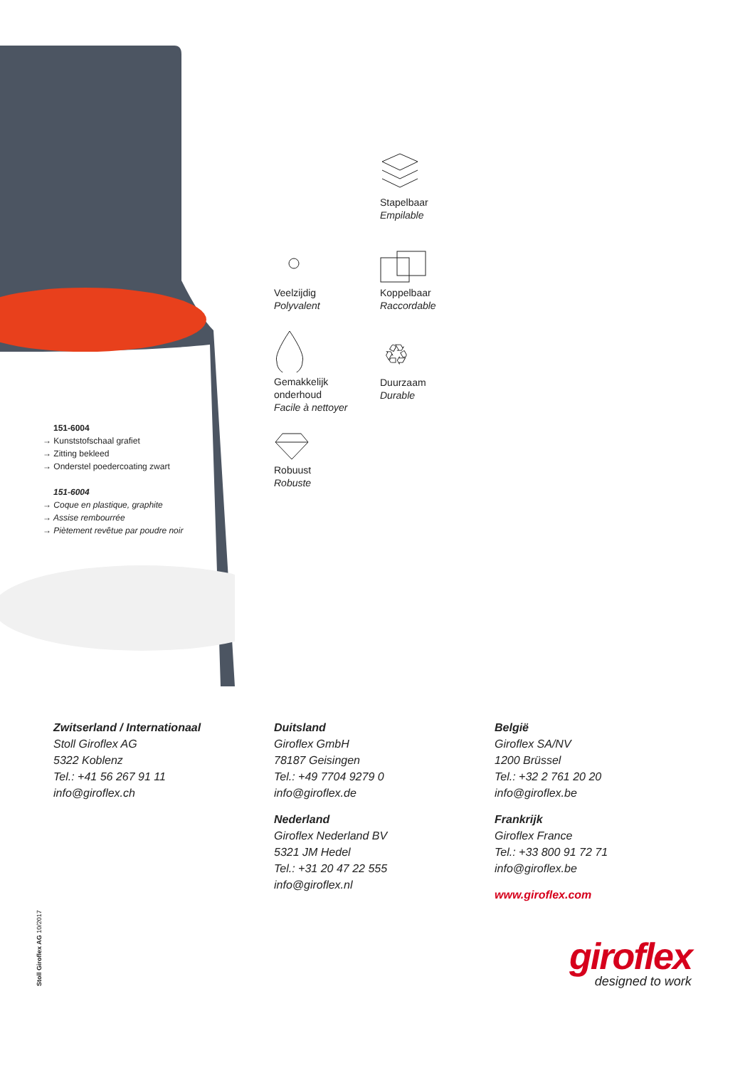Stapelbaar
Empilable
Veelzijdig
Polyvalent
Koppelbaar
Raccordable
Gemakkelijk
onderhoud
Facile à nettoyer
♲
Duurzaam
Durable
Robuust
Robuste
151-6004
→ Kunststofschaal grafiet
→ Zitting bekleed
→ Onderstel poedercoating zwart
151-6004
→ Coque en plastique, graphite
→ Assise rembourrée
→ Piètement revêtue par poudre noir
Zwitserland / Internationaal
Stoll Giroflex AG
5322 Koblenz
Tel.: +41 56 267 91 11
info@giroflex.ch
Duitsland
Giroflex GmbH
78187 Geisingen
Tel.: +49 7704 9279 0
info@giroflex.de
Nederland
Giroflex Nederland BV
5321 JM Hedel
Tel.: +31 20 47 22 555
info@giroflex.nl
België
Giroflex SA/NV
1200 Brüssel
Tel.: +32 2 761 20 20
info@giroflex.be
Frankrijk
Giroflex France
Tel.: +33 800 91 72 71
info@giroflex.be
www.giroflex.com
Stoll Giroflex AG 10/2017
giroflex
designed to work